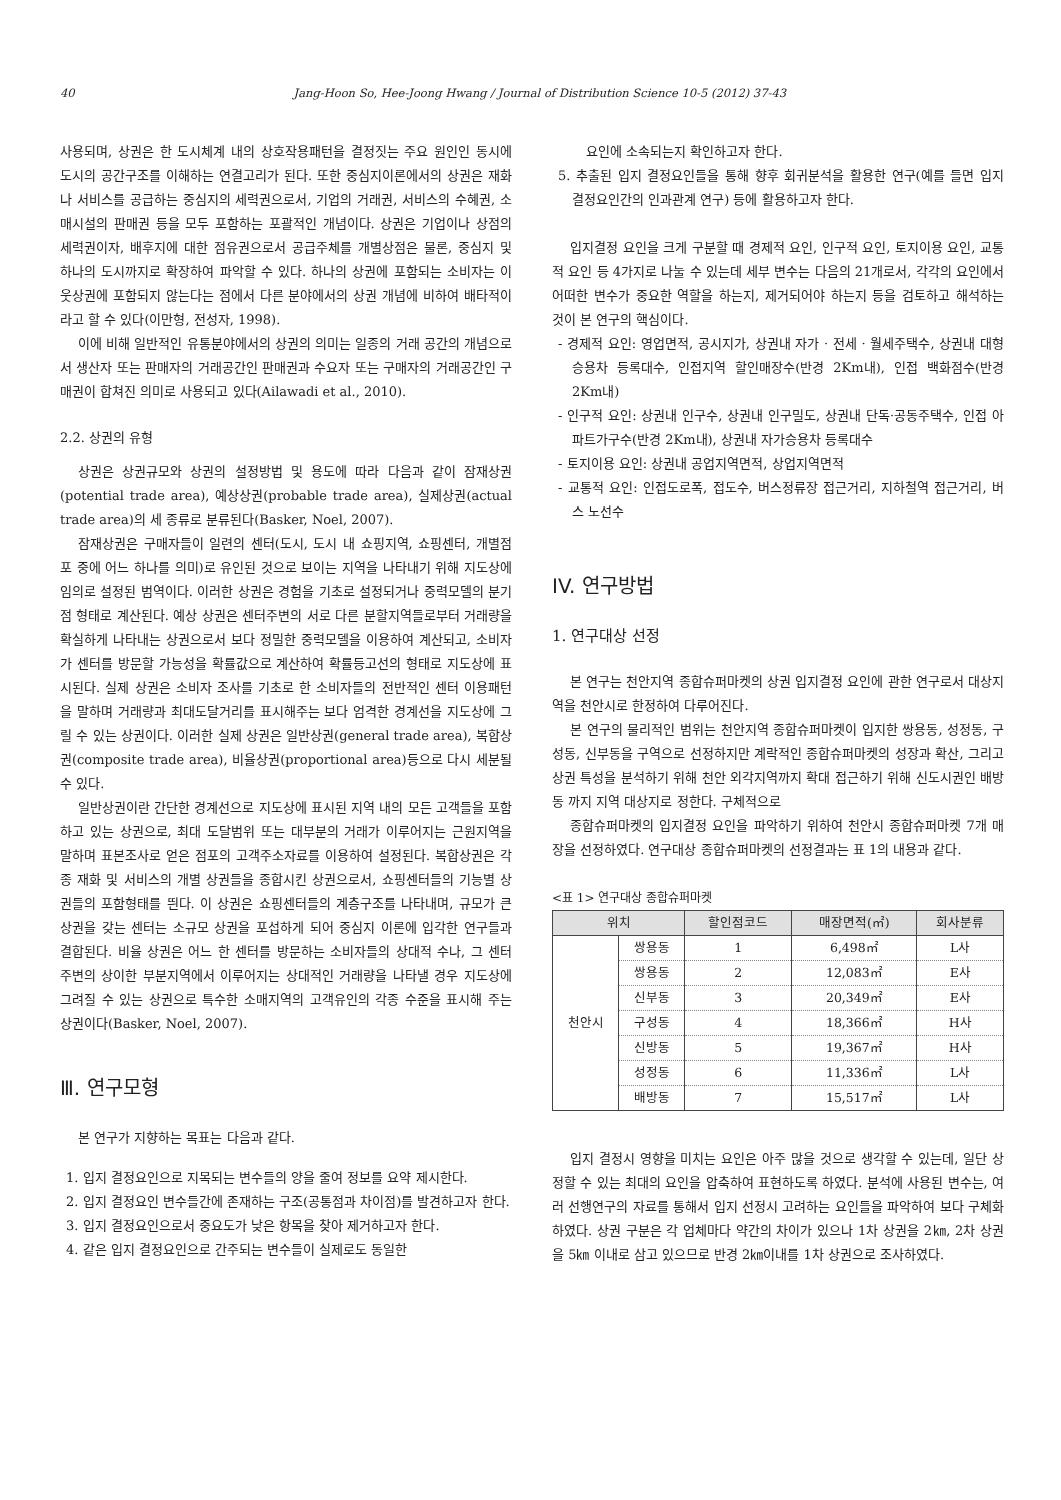40 Jang-Hoon So, Hee-Joong Hwang / Journal of Distribution Science 10-5 (2012) 37-43
사용되며, 상권은 한 도시체계 내의 상호작용패턴을 결정짓는 주요 원인인 동시에 도시의 공간구조를 이해하는 연결고리가 된다. 또한 중심지이론에서의 상권은 재화나 서비스를 공급하는 중심지의 세력권으로서, 기업의 거래권, 서비스의 수혜권, 소매시설의 판매권 등을 모두 포함하는 포괄적인 개념이다. 상권은 기업이나 상점의 세력권이자, 배후지에 대한 점유권으로서 공급주체를 개별상점은 물론, 중심지 및 하나의 도시까지로 확장하여 파악할 수 있다. 하나의 상권에 포함되는 소비자는 이웃상권에 포함되지 않는다는 점에서 다른 분야에서의 상권 개념에 비하여 배타적이라고 할 수 있다(이만형, 전성자, 1998).
이에 비해 일반적인 유통분야에서의 상권의 의미는 일종의 거래 공간의 개념으로서 생산자 또는 판매자의 거래공간인 판매권과 수요자 또는 구매자의 거래공간인 구매권이 합쳐진 의미로 사용되고 있다(Ailawadi et al., 2010).
2.2. 상권의 유형
상권은 상권규모와 상권의 설정방법 및 용도에 따라 다음과 같이 잠재상권(potential trade area), 예상상권(probable trade area), 실제상권(actual trade area)의 세 종류로 분류된다(Basker, Noel, 2007).
잠재상권은 구매자들이 일련의 센터(도시, 도시 내 쇼핑지역, 쇼핑센터, 개별점포 중에 어느 하나를 의미)로 유인된 것으로 보이는 지역을 나타내기 위해 지도상에 임의로 설정된 범역이다. 이러한 상권은 경험을 기초로 설정되거나 중력모델의 분기점 형태로 계산된다. 예상 상권은 센터주변의 서로 다른 분할지역들로부터 거래량을 확실하게 나타내는 상권으로서 보다 정밀한 중력모델을 이용하여 계산되고, 소비자가 센터를 방문할 가능성을 확률값으로 계산하여 확률등고선의 형태로 지도상에 표시된다. 실제 상권은 소비자 조사를 기초로 한 소비자들의 전반적인 센터 이용패턴을 말하며 거래량과 최대도달거리를 표시해주는 보다 엄격한 경계선을 지도상에 그릴 수 있는 상권이다. 이러한 실제 상권은 일반상권(general trade area), 복합상권(composite trade area), 비율상권(proportional area)등으로 다시 세분될 수 있다.
일반상권이란 간단한 경계선으로 지도상에 표시된 지역 내의 모든 고객들을 포함하고 있는 상권으로, 최대 도달범위 또는 대부분의 거래가 이루어지는 근원지역을 말하며 표본조사로 얻은 점포의 고객주소자료를 이용하여 설정된다. 복합상권은 각종 재화 및 서비스의 개별 상권들을 종합시킨 상권으로서, 쇼핑센터들의 기능별 상권들의 포함형태를 띈다. 이 상권은 쇼핑센터들의 계층구조를 나타내며, 규모가 큰 상권을 갖는 센터는 소규모 상권을 포섭하게 되어 중심지 이론에 입각한 연구들과 결합된다. 비율 상권은 어느 한 센터를 방문하는 소비자들의 상대적 수나, 그 센터 주변의 상이한 부분지역에서 이루어지는 상대적인 거래량을 나타낼 경우 지도상에 그려질 수 있는 상권으로 특수한 소매지역의 고객유인의 각종 수준을 표시해 주는 상권이다(Basker, Noel, 2007).
Ⅲ. 연구모형
본 연구가 지향하는 목표는 다음과 같다.
1. 입지 결정요인으로 지목되는 변수들의 양을 줄여 정보를 요약 제시한다.
2. 입지 결정요인 변수들간에 존재하는 구조(공통점과 차이점)를 발견하고자 한다.
3. 입지 결정요인으로서 중요도가 낮은 항목을 찾아 제거하고자 한다.
4. 같은 입지 결정요인으로 간주되는 변수들이 실제로도 동일한
요인에 소속되는지 확인하고자 한다.
5. 추출된 입지 결정요인들을 통해 향후 회귀분석을 활용한 연구(예를 들면 입지 결정요인간의 인과관계 연구) 등에 활용하고자 한다.
입지결정 요인을 크게 구분할 때 경제적 요인, 인구적 요인, 토지이용 요인, 교통적 요인 등 4가지로 나눌 수 있는데 세부 변수는 다음의 21개로서, 각각의 요인에서 어떠한 변수가 중요한 역할을 하는지, 제거되어야 하는지 등을 검토하고 해석하는 것이 본 연구의 핵심이다.
- 경제적 요인: 영업면적, 공시지가, 상권내 자가 · 전세 · 월세주택수, 상권내 대형승용차 등록대수, 인접지역 할인매장수(반경 2Km내), 인접 백화점수(반경 2Km내)
- 인구적 요인: 상권내 인구수, 상권내 인구밀도, 상권내 단독·공동주택수, 인접 아파트가구수(반경 2Km내), 상권내 자가승용차 등록대수
- 토지이용 요인: 상권내 공업지역면적, 상업지역면적
- 교통적 요인: 인접도로폭, 접도수, 버스정류장 접근거리, 지하철역 접근거리, 버스 노선수
IV. 연구방법
1. 연구대상 선정
본 연구는 천안지역 종합슈퍼마켓의 상권 입지결정 요인에 관한 연구로서 대상지역을 천안시로 한정하여 다루어진다.
본 연구의 물리적인 범위는 천안지역 종합슈퍼마켓이 입지한 쌍용동, 성정동, 구성동, 신부동을 구역으로 선정하지만 계락적인 종합슈퍼마켓의 성장과 확산, 그리고 상권 특성을 분석하기 위해 천안 외각지역까지 확대 접근하기 위해 신도시권인 배방동 까지 지역 대상지로 정한다. 구체적으로
종합슈퍼마켓의 입지결정 요인을 파악하기 위하여 천안시 종합슈퍼마켓 7개 매장을 선정하였다. 연구대상 종합슈퍼마켓의 선정결과는 표 1의 내용과 같다.
<표 1> 연구대상 종합슈퍼마켓
| 위치 | | 할인점코드 | 매장면적(㎡) | 회사분류 |
| --- | --- | --- | --- | --- |
| 천안시 | 쌍용동 | 1 | 6,498㎡ | L사 |
| | 쌍용동 | 2 | 12,083㎡ | E사 |
| | 신부동 | 3 | 20,349㎡ | E사 |
| | 구성동 | 4 | 18,366㎡ | H사 |
| | 신방동 | 5 | 19,367㎡ | H사 |
| | 성정동 | 6 | 11,336㎡ | L사 |
| | 배방동 | 7 | 15,517㎡ | L사 |
입지 결정시 영향을 미치는 요인은 아주 많을 것으로 생각할 수 있는데, 일단 상정할 수 있는 최대의 요인을 압축하여 표현하도록 하였다. 분석에 사용된 변수는, 여러 선행연구의 자료를 통해서 입지 선정시 고려하는 요인들을 파악하여 보다 구체화하였다. 상권 구분은 각 업체마다 약간의 차이가 있으나 1차 상권을 2㎞, 2차 상권을 5㎞ 이내로 삼고 있으므로 반경 2㎞이내를 1차 상권으로 조사하였다.